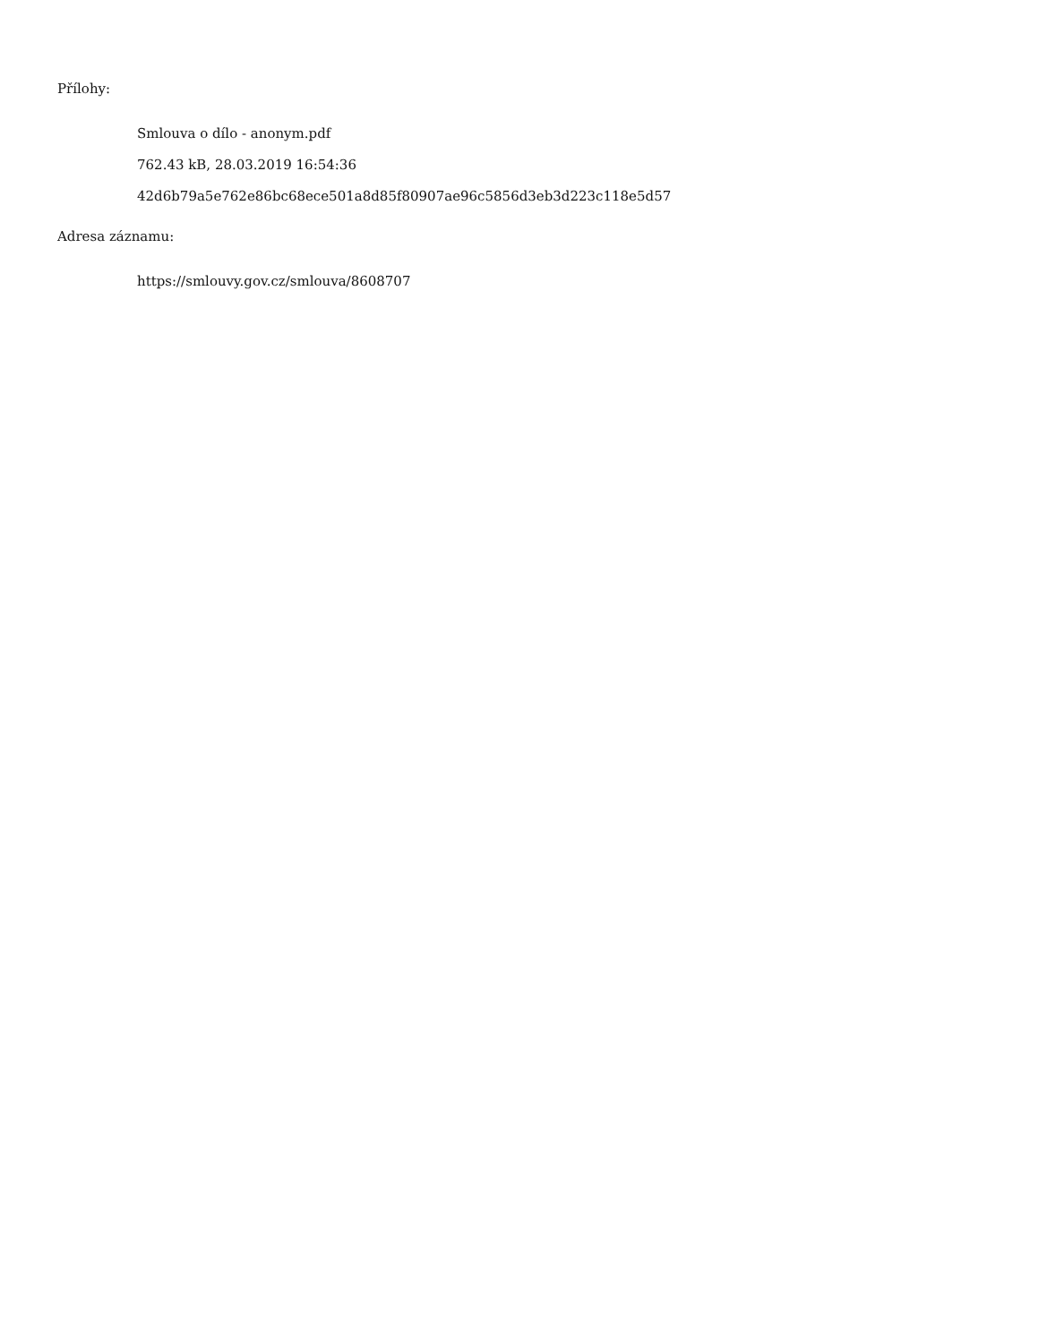Přílohy:
Smlouva o dílo - anonym.pdf
762.43 kB, 28.03.2019 16:54:36
42d6b79a5e762e86bc68ece501a8d85f80907ae96c5856d3eb3d223c118e5d57
Adresa záznamu:
https://smlouvy.gov.cz/smlouva/8608707